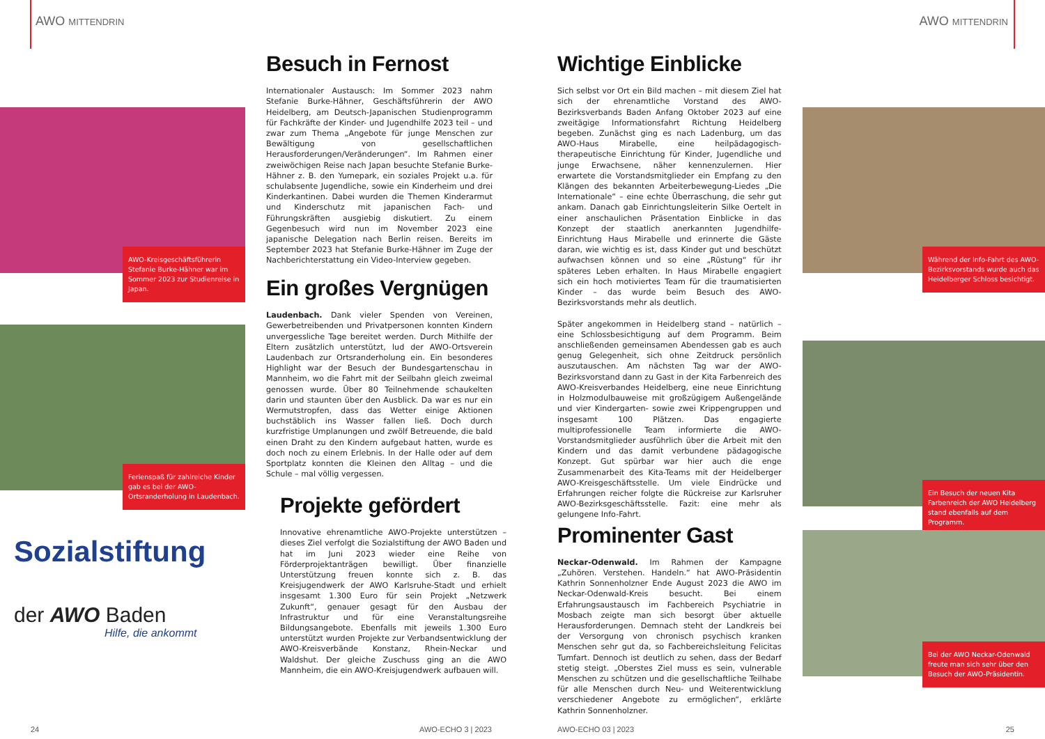AWO MITTENDRIN
AWO-Kreisgeschäftsführerin Stefanie Burke-Hähner war im Sommer 2023 zur Studienreise in Japan.
Besuch in Fernost
Internationaler Austausch: Im Sommer 2023 nahm Stefanie Burke-Hähner, Geschäftsführerin der AWO Heidelberg, am Deutsch-Japanischen Studienprogramm für Fachkräfte der Kinder- und Jugendhilfe 2023 teil – und zwar zum Thema „Angebote für junge Menschen zur Bewältigung von gesellschaftlichen Herausforderungen/Veränderungen“. Im Rahmen einer zweiwöchigen Reise nach Japan besuchte Stefanie Burke-Hähner z. B. den Yumepark, ein soziales Projekt u.a. für schulabsente Jugendliche, sowie ein Kinderheim und drei Kinderkantinen. Dabei wurden die Themen Kinderarmut und Kinderschutz mit japanischen Fach- und Führungskräften ausgiebig diskutiert. Zu einem Gegenbesuch wird nun im November 2023 eine japanische Delegation nach Berlin reisen. Bereits im September 2023 hat Stefanie Burke-Hähner im Zuge der Nachberichterstattung ein Video-Interview gegeben.
Ferienspaß für zahlreiche Kinder gab es bei der AWO-Ortsranderholung in Laudenbach.
Ein großes Vergnügen
Laudenbach. Dank vieler Spenden von Vereinen, Gewerbetreibenden und Privatpersonen konnten Kindern unvergessliche Tage bereitet werden. Durch Mithilfe der Eltern zusätzlich unterstützt, lud der AWO-Ortsverein Laudenbach zur Ortsranderholung ein. Ein besonderes Highlight war der Besuch der Bundesgartenschau in Mannheim, wo die Fahrt mit der Seilbahn gleich zweimal genossen wurde. Über 80 Teilnehmende schaukelten darin und staunten über den Ausblick. Da war es nur ein Wermutstropfen, dass das Wetter einige Aktionen buchstäblich ins Wasser fallen ließ. Doch durch kurzfristige Umplanungen und zwölf Betreuende, die bald einen Draht zu den Kindern aufgebaut hatten, wurde es doch noch zu einem Erlebnis. In der Halle oder auf dem Sportplatz konnten die Kleinen den Alltag – und die Schule – mal völlig vergessen.
Sozialstiftung
der AWO Baden
Hilfe, die ankommt
Projekte gefördert
Innovative ehrenamtliche AWO-Projekte unterstützen – dieses Ziel verfolgt die Sozialstiftung der AWO Baden und hat im Juni 2023 wieder eine Reihe von Förderprojektanträgen bewilligt. Über finanzielle Unterstützung freuen konnte sich z. B. das Kreisjugendwerk der AWO Karlsruhe-Stadt und erhielt insgesamt 1.300 Euro für sein Projekt „Netzwerk Zukunft“, genauer gesagt für den Ausbau der Infrastruktur und für eine Veranstaltungsreihe Bildungsangebote. Ebenfalls mit jeweils 1.300 Euro unterstützt wurden Projekte zur Verbandsentwicklung der AWO-Kreisverbände Konstanz, Rhein-Neckar und Waldshut. Der gleiche Zuschuss ging an die AWO Mannheim, die ein AWO-Kreisjugendwerk aufbauen will.
24 AWO-ECHO 3 | 2023
AWO MITTENDRIN
Wichtige Einblicke
Sich selbst vor Ort ein Bild machen – mit diesem Ziel hat sich der ehrenamtliche Vorstand des AWO-Bezirksverbands Baden Anfang Oktober 2023 auf eine zweitägige Informationsfahrt Richtung Heidelberg begeben. Zunächst ging es nach Ladenburg, um das AWO-Haus Mirabelle, eine heilpädagogisch-therapeutische Einrichtung für Kinder, Jugendliche und junge Erwachsene, näher kennenzulernen. Hier erwartete die Vorstandsmitglieder ein Empfang zu den Klängen des bekannten Arbeiterbewegung-Liedes „Die Internationale“ – eine echte Überraschung, die sehr gut ankam. Danach gab Einrichtungsleiterin Silke Oertelt in einer anschaulichen Präsentation Einblicke in das Konzept der staatlich anerkannten Jugendhilfe-Einrichtung Haus Mirabelle und erinnerte die Gäste daran, wie wichtig es ist, dass Kinder gut und beschützt aufwachsen können und so eine „Rüstung“ für ihr späteres Leben erhalten. In Haus Mirabelle engagiert sich ein hoch motiviertes Team für die traumatisierten Kinder – das wurde beim Besuch des AWO-Bezirksvorstands mehr als deutlich.
Später angekommen in Heidelberg stand – natürlich – eine Schlossbesichtigung auf dem Programm. Beim anschließenden gemeinsamen Abendessen gab es auch genug Gelegenheit, sich ohne Zeitdruck persönlich auszutauschen. Am nächsten Tag war der AWO-Bezirksvorstand dann zu Gast in der Kita Farbenreich des AWO-Kreisverbandes Heidelberg, eine neue Einrichtung in Holzmodulbauweise mit großzügigem Außengelände und vier Kindergarten- sowie zwei Krippengruppen und insgesamt 100 Plätzen. Das engagierte multiprofessionelle Team informierte die AWO-Vorstandsmitglieder ausführlich über die Arbeit mit den Kindern und das damit verbundene pädagogische Konzept. Gut spürbar war hier auch die enge Zusammenarbeit des Kita-Teams mit der Heidelberger AWO-Kreisgeschäftsstelle. Um viele Eindrücke und Erfahrungen reicher folgte die Rückreise zur Karlsruher AWO-Bezirksgeschäftsstelle. Fazit: eine mehr als gelungene Info-Fahrt.
Während der Info-Fahrt des AWO-Bezirksvorstands wurde auch das Heidelberger Schloss besichtigt.
Ein Besuch der neuen Kita Farbenreich der AWO Heidelberg stand ebenfalls auf dem Programm.
Prominenter Gast
Neckar-Odenwald. Im Rahmen der Kampagne „Zuhören. Verstehen. Handeln.“ hat AWO-Präsidentin Kathrin Sonnenholzner Ende August 2023 die AWO im Neckar-Odenwald-Kreis besucht. Bei einem Erfahrungsaustausch im Fachbereich Psychiatrie in Mosbach zeigte man sich besorgt über aktuelle Herausforderungen. Demnach steht der Landkreis bei der Versorgung von chronisch psychisch kranken Menschen sehr gut da, so Fachbereichsleitung Felicitas Tumfart. Dennoch ist deutlich zu sehen, dass der Bedarf stetig steigt. „Oberstes Ziel muss es sein, vulnerable Menschen zu schützen und die gesellschaftliche Teilhabe für alle Menschen durch Neu- und Weiterentwicklung verschiedener Angebote zu ermöglichen“, erklärte Kathrin Sonnenholzner.
Bei der AWO Neckar-Odenwald freute man sich sehr über den Besuch der AWO-Präsidentin.
AWO-ECHO 03 | 2023 25